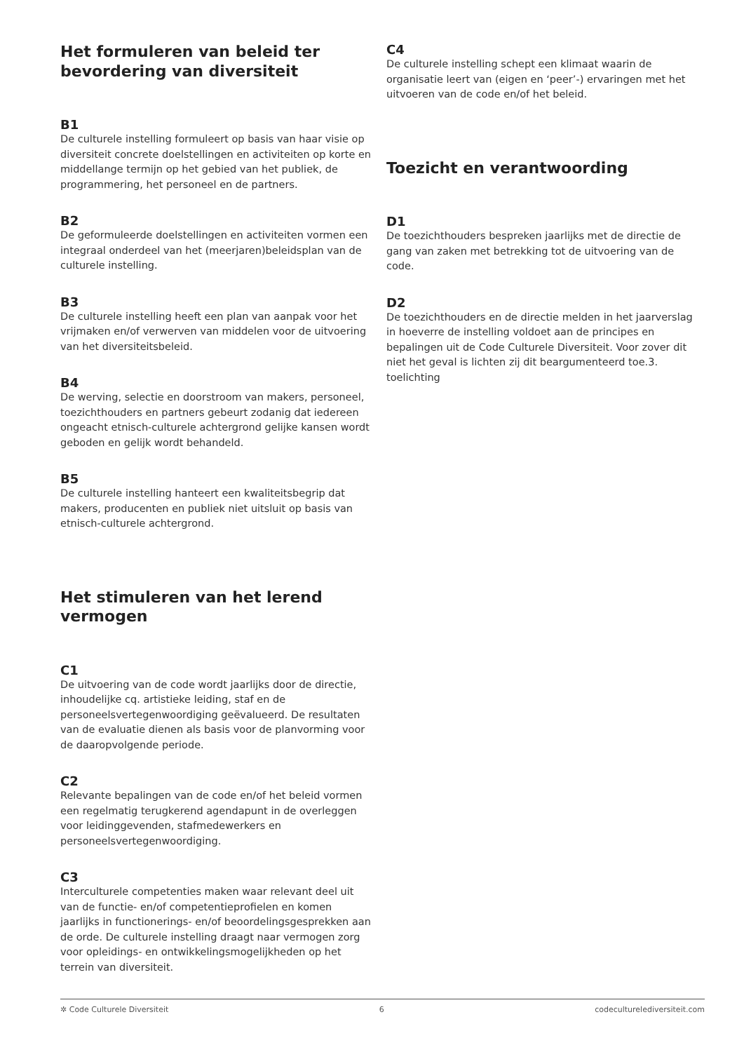Het formuleren van beleid ter bevordering van diversiteit
B1
De culturele instelling formuleert op basis van haar visie op diversiteit concrete doelstellingen en activiteiten op korte en middellange termijn op het gebied van het publiek, de programmering, het personeel en de partners.
B2
De geformuleerde doelstellingen en activiteiten vormen een integraal onderdeel van het (meerjaren)beleidsplan van de culturele instelling.
B3
De culturele instelling heeft een plan van aanpak voor het vrijmaken en/of verwerven van middelen voor de uitvoering van het diversiteitsbeleid.
B4
De werving, selectie en doorstroom van makers, personeel, toezichthouders en partners gebeurt zodanig dat iedereen ongeacht etnisch-culturele achtergrond gelijke kansen wordt geboden en gelijk wordt behandeld.
B5
De culturele instelling hanteert een kwaliteitsbegrip dat makers, producenten en publiek niet uitsluit op basis van etnisch-culturele achtergrond.
Het stimuleren van het lerend vermogen
C1
De uitvoering van de code wordt jaarlijks door de directie, inhoudelijke cq. artistieke leiding, staf en de personeelsvertegenwoordiging geëvalueerd. De resultaten van de evaluatie dienen als basis voor de planvorming voor de daaropvolgende periode.
C2
Relevante bepalingen van de code en/of het beleid vormen een regelmatig terugkerend agendapunt in de overleggen voor leidinggevenden, stafmedewerkers en personeelsvertegenwoordiging.
C3
Interculturele competenties maken waar relevant deel uit van de functie- en/of competentieprofielen en komen jaarlijks in functionerings- en/of beoordelingsgesprekken aan de orde. De culturele instelling draagt naar vermogen zorg voor opleidings- en ontwikkelingsmogelijkheden op het terrein van diversiteit.
C4
De culturele instelling schept een klimaat waarin de organisatie leert van (eigen en ‘peer’-) ervaringen met het uitvoeren van de code en/of het beleid.
Toezicht en verantwoording
D1
De toezichthouders bespreken jaarlijks met de directie de gang van zaken met betrekking tot de uitvoering van de code.
D2
De toezichthouders en de directie melden in het jaarverslag in hoeverre de instelling voldoet aan de principes en bepalingen uit de Code Culturele Diversiteit. Voor zover dit niet het geval is lichten zij dit beargumenteerd toe.3. toelichting
✲ Code Culturele Diversiteit 6 codeculturelediversiteit.com